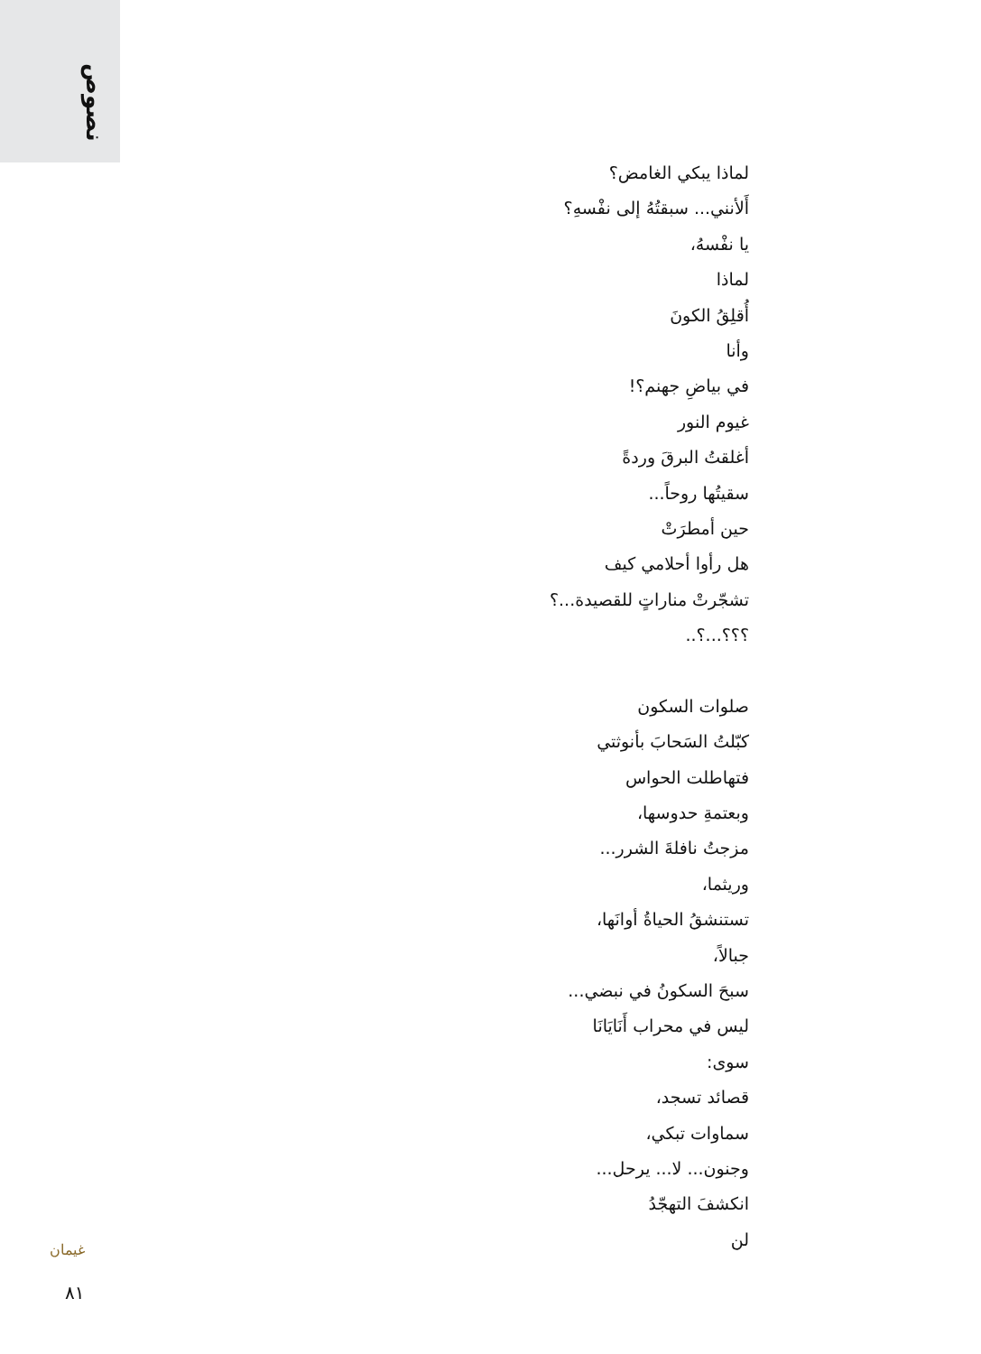نصوص
لماذا يبكي الغامض؟
أَلأنني... سبقتُهُ إلى نفْسهِ؟
يا نفْسهُ،
لماذا
أُقلِقُ الكونَ
وأنا
في بياضِ جهنم؟!
غيوم النور
أغلقتُ البرقَ وردةً
سقيتُها روحاً...
حين أمطرَتْ
هل رأوا أحلامي كيف
تشجّرتْ مناراتٍ للقصيدة...؟
؟؟؟...؟..
صلوات السكون
كبّلتُ السَحابَ بأنوثتي
فتهاطلت الحواس
وبعتمةِ حدوسها،
مزجتُ نافلةَ الشرر...
وريثما،
تستنشقُ الحياةُ أوانَها،
جبالاً،
سبحَ السكونُ في نبضي...
ليس في محراب أَنَايَانَا
سوى:
قصائد تسجد،
سماوات تبكي،
وجنون... لا... يرحل...
انكشفَ التهجّدُ
لن
غيمان
٨١